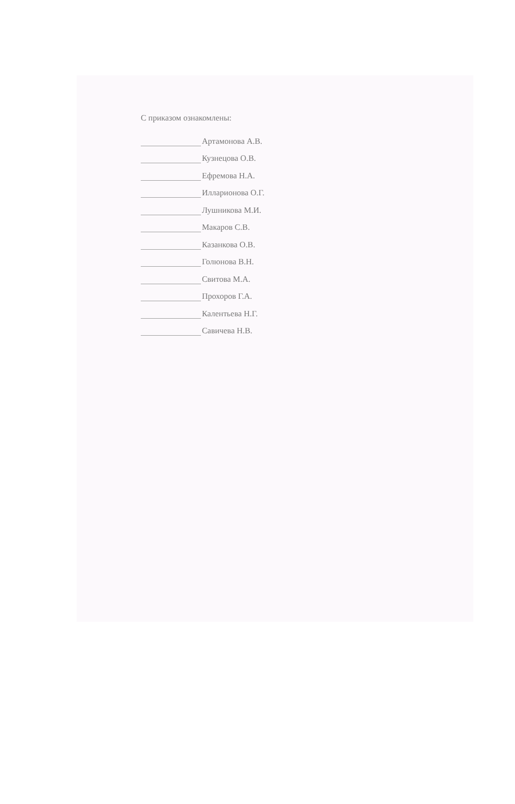С приказом ознакомлены:
Артамонова А.В.
Кузнецова О.В.
Ефремова Н.А.
Илларионова О.Г.
Лушникова М.И.
Макаров С.В.
Казанкова О.В.
Голюнова В.Н.
Свитова М.А.
Прохоров Г.А.
Калентьева Н.Г.
Савичева Н.В.